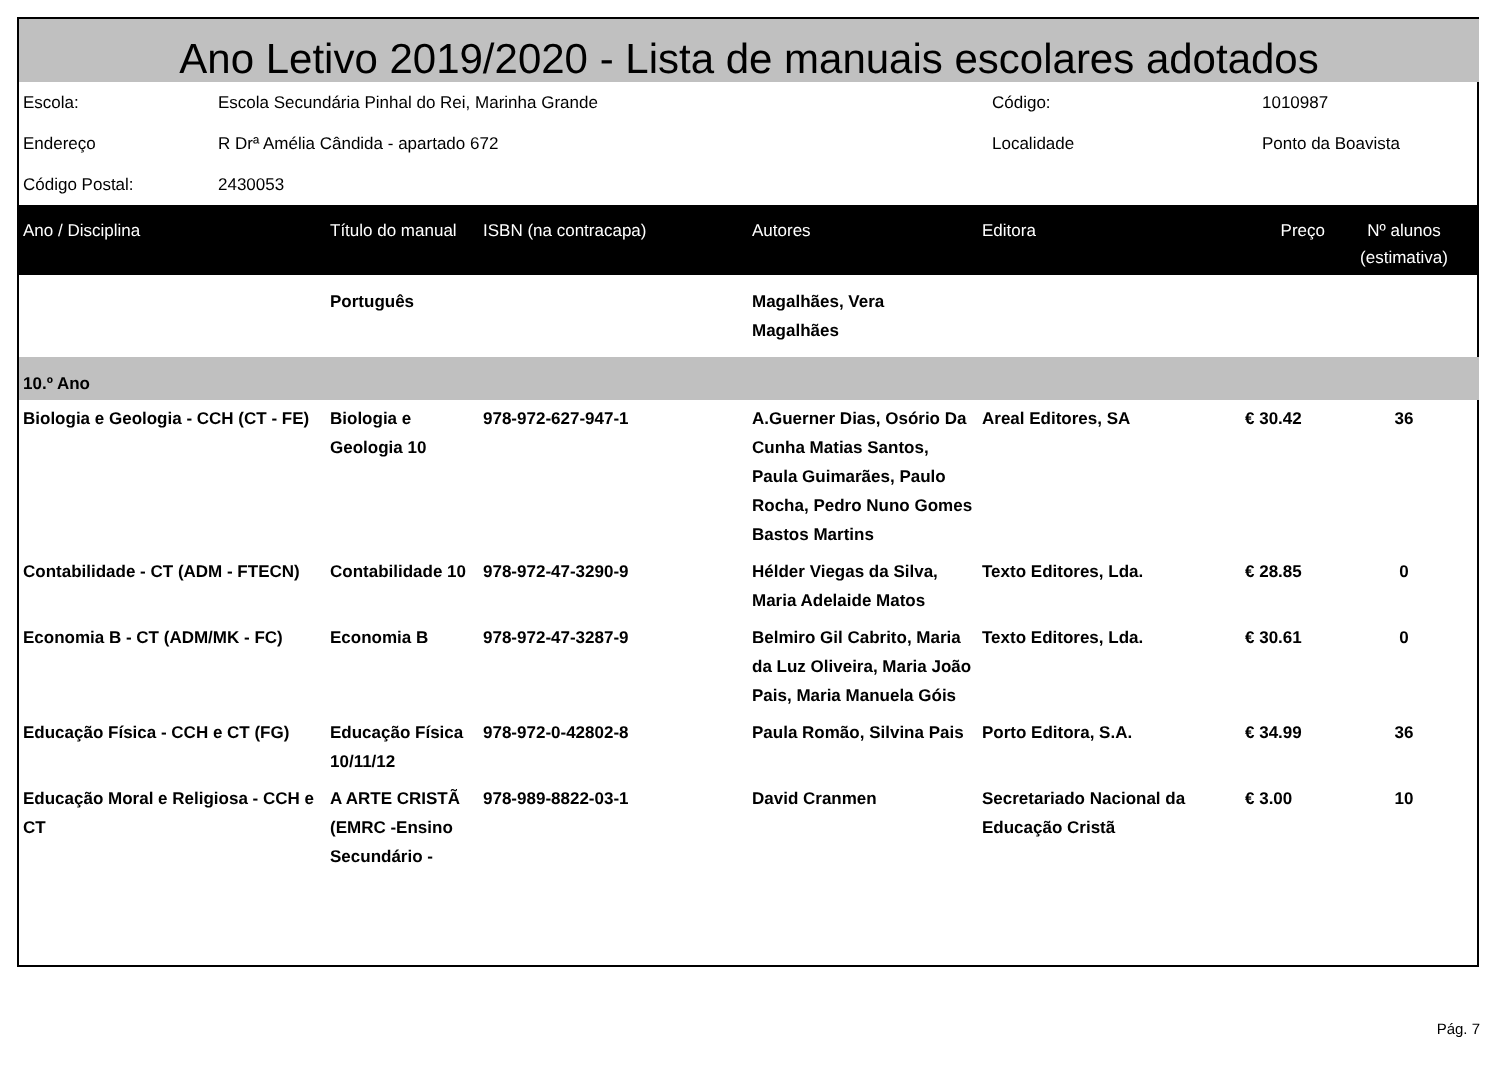Ano Letivo 2019/2020 - Lista de manuais escolares adotados
| Escola: | Escola Secundária Pinhal do Rei, Marinha Grande | Código: | 1010987 |
| Endereço | R Drª Amélia Cândida - apartado 672 | Localidade | Ponto da Boavista |
| Código Postal: | 2430053 | | |
| Ano / Disciplina | Título do manual | ISBN (na contracapa) | Autores | Editora | Preço | Nº alunos (estimativa) |
| --- | --- | --- | --- | --- | --- | --- |
| | Português | | Magalhães, Vera Magalhães | | | |
| 10.º Ano | | | | | | |
| Biologia e Geologia - CCH (CT - FE) | Biologia e Geologia 10 | 978-972-627-947-1 | A.Guerner Dias, Osório Da Cunha Matias Santos, Paula Guimarães, Paulo Rocha, Pedro Nuno Gomes Bastos Martins | Areal Editores, SA | € 30.42 | 36 |
| Contabilidade - CT (ADM - FTECN) | Contabilidade 10 | 978-972-47-3290-9 | Hélder Viegas da Silva, Maria Adelaide Matos | Texto Editores, Lda. | € 28.85 | 0 |
| Economia B - CT (ADM/MK - FC) | Economia B | 978-972-47-3287-9 | Belmiro Gil Cabrito, Maria da Luz Oliveira, Maria João Pais, Maria Manuela Góis | Texto Editores, Lda. | € 30.61 | 0 |
| Educação Física - CCH e CT (FG) | Educação Física 10/11/12 | 978-972-0-42802-8 | Paula Romão, Silvina Pais | Porto Editora, S.A. | € 34.99 | 36 |
| Educação Moral e Religiosa - CCH e CT | A ARTE CRISTÃ (EMRC -Ensino Secundário - | 978-989-8822-03-1 | David Cranmen | Secretariado Nacional da Educação Cristã | € 3.00 | 10 |
Pág. 7